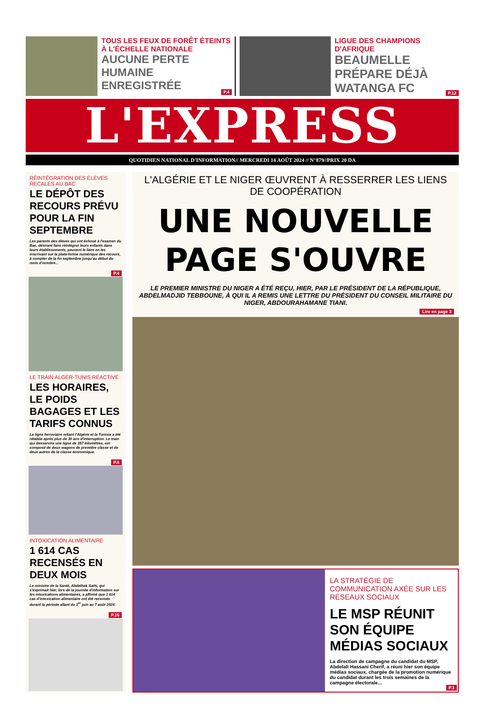TOUS LES FEUX DE FORÊT ÉTEINTS À L'ÉCHELLE NATIONALE
AUCUNE PERTE HUMAINE ENREGISTRÉE
P.4
LIGUE DES CHAMPIONS D'AFRIQUE
BEAUMELLE PRÉPARE DÉJÀ WATANGA FC
P.12
L'EXPRESS
QUOTIDIEN NATIONAL D'INFORMATION// MERCREDI 14 AOÛT 2024 // N°879//PRIX 20 DA
RÉINTÉGRATION DES ÉLÈVES RECALÉS AU BAC
LE DÉPÔT DES RECOURS PRÉVU POUR LA FIN SEPTEMBRE
Les parents des élèves qui ont échoué à l'examen du Bac, désirant faire réintégrer leurs enfants dans leurs établissements, peuvent le faire en les inscrivant sur la plate-forme numérique des recours, à compter de la fin septembre jusqu'au début du mois d'octobre...
P.4
LE TRAIN ALGER-TUNIS RÉACTIVÉ
LES HORAIRES, LE POIDS BAGAGES ET LES TARIFS CONNUS
La ligne ferroviaire reliant l'Algérie et la Tunisie a été rétablie après plus de 30 ans d'interruption. Le train qui desservira une ligne de 357 kilomètres, est composé de deux wagons de première classe et de deux autres de la classe économique.
P.6
INTOXICATION ALIMENTAIRE
1 614 CAS RECENSÉS EN DEUX MOIS
Le ministre de la Santé, Abdelhak Saihi, qui s'exprimait hier, lors de la journée d'information sur les intoxications alimentaires, a affirmé que 1 614 cas d'intoxication alimentaire ont été recensés durant la période allant du 1<sup>er</sup> juin au 7 août 2024.
P.16
L'ALGÉRIE ET LE NIGER ŒUVRENT À RESSERRER LES LIENS DE COOPÉRATION
UNE NOUVELLE PAGE S'OUVRE
LE PREMIER MINISTRE DU NIGER A ÉTÉ REÇU, HIER, PAR LE PRÉSIDENT DE LA RÉPUBLIQUE, ABDELMADJID TEBBOUNE, À QUI IL A REMIS UNE LETTRE DU PRÉSIDENT DU CONSEIL MILITAIRE DU NIGER, ABDOURAHAMANE TIANI.
Lire en page 3
LA STRATÉGIE DE COMMUNICATION AXÉE SUR LES RÉSEAUX SOCIAUX
LE MSP RÉUNIT SON ÉQUIPE MÉDIAS SOCIAUX
La direction de campagne du candidat du MSP, Abdelali Hassani Cherif, a réuni hier son équipe médias sociaux, chargée de la promotion numérique du candidat durant les trois semaines de la campagne électorale...
P.3